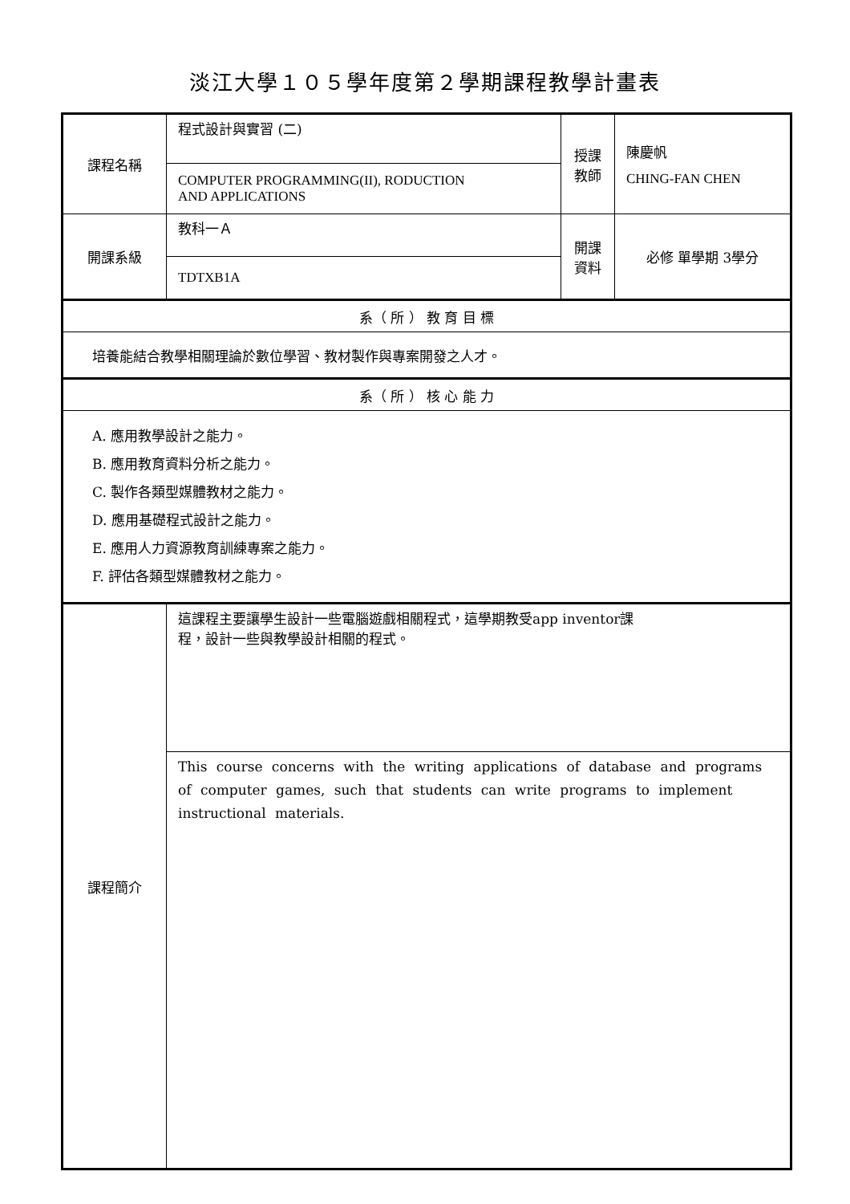淡江大學１０５學年度第２學期課程教學計畫表
| 課程名稱 | 程式設計與實習 (二) | 授課 教師 | 陳慶帆 CHING-FAN CHEN |
| | COMPUTER PROGRAMMING(II), RODUCTION AND APPLICATIONS | | |
| 開課系級 | 教科一Ａ | 開課 資料 | 必修 單學期 3學分 |
| | TDTXB1A | | |
| 系（ 所 ） 教 育 目 標 | | | |
| 培養能結合教學相關理論於數位學習、教材製作與專案開發之人才。 | | | |
| 系（ 所 ） 核 心 能 力 | | | |
| A. 應用教學設計之能力。 B. 應用教育資料分析之能力。 C. 製作各類型媒體教材之能力。 D. 應用基礎程式設計之能力。 E. 應用人力資源教育訓練專案之能力。 F. 評估各類型媒體教材之能力。 | | | |
| 課程簡介 | 這課程主要讓學生設計一些電腦遊戲相關程式，這學期教受app inventor課 程，設計一些與教學設計相關的程式。 | | |
| | This course concerns with the writing applications of database and programs of computer games, such that students can write programs to implement instructional materials. | | |